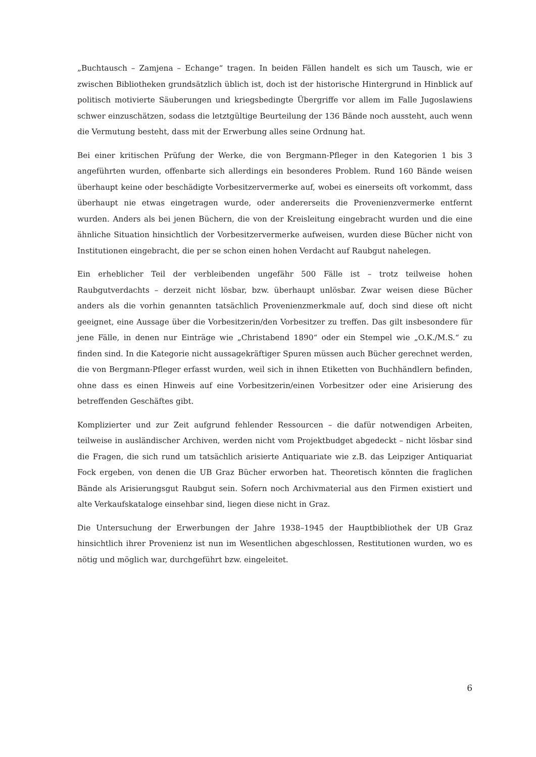„Buchtausch – Zamjena – Echange“ tragen. In beiden Fällen handelt es sich um Tausch, wie er zwischen Bibliotheken grundsätzlich üblich ist, doch ist der historische Hintergrund in Hinblick auf politisch motivierte Säuberungen und kriegsbedingte Übergriffe vor allem im Falle Jugoslawiens schwer einzuschätzen, sodass die letztgültige Beurteilung der 136 Bände noch aussteht, auch wenn die Vermutung besteht, dass mit der Erwerbung alles seine Ordnung hat.
Bei einer kritischen Prüfung der Werke, die von Bergmann-Pfleger in den Kategorien 1 bis 3 angeführten wurden, offenbarte sich allerdings ein besonderes Problem. Rund 160 Bände weisen überhaupt keine oder beschädigte Vorbesitzervermerke auf, wobei es einerseits oft vorkommt, dass überhaupt nie etwas eingetragen wurde, oder andererseits die Provenienzvermerke entfernt wurden. Anders als bei jenen Büchern, die von der Kreisleitung eingebracht wurden und die eine ähnliche Situation hinsichtlich der Vorbesitzervermerke aufweisen, wurden diese Bücher nicht von Institutionen eingebracht, die per se schon einen hohen Verdacht auf Raubgut nahelegen.
Ein erheblicher Teil der verbleibenden ungefähr 500 Fälle ist – trotz teilweise hohen Raubgutverdachts – derzeit nicht lösbar, bzw. überhaupt unlösbar. Zwar weisen diese Bücher anders als die vorhin genannten tatsächlich Provenienzmerkmale auf, doch sind diese oft nicht geeignet, eine Aussage über die Vorbesitzerin/den Vorbesitzer zu treffen. Das gilt insbesondere für jene Fälle, in denen nur Einträge wie „Christabend 1890“ oder ein Stempel wie „O.K./M.S.“ zu finden sind. In die Kategorie nicht aussagekräftiger Spuren müssen auch Bücher gerechnet werden, die von Bergmann-Pfleger erfasst wurden, weil sich in ihnen Etiketten von Buchhändlern befinden, ohne dass es einen Hinweis auf eine Vorbesitzerin/einen Vorbesitzer oder eine Arisierung des betreffenden Geschäftes gibt.
Komplizierter und zur Zeit aufgrund fehlender Ressourcen – die dafür notwendigen Arbeiten, teilweise in ausländischer Archiven, werden nicht vom Projektbudget abgedeckt – nicht lösbar sind die Fragen, die sich rund um tatsächlich arisierte Antiquariate wie z.B. das Leipziger Antiquariat Fock ergeben, von denen die UB Graz Bücher erworben hat. Theoretisch könnten die fraglichen Bände als Arisierungsgut Raubgut sein. Sofern noch Archivmaterial aus den Firmen existiert und alte Verkaufskataloge einsehbar sind, liegen diese nicht in Graz.
Die Untersuchung der Erwerbungen der Jahre 1938–1945 der Hauptbibliothek der UB Graz hinsichtlich ihrer Provenienz ist nun im Wesentlichen abgeschlossen, Restitutionen wurden, wo es nötig und möglich war, durchgeführt bzw. eingeleitet.
6